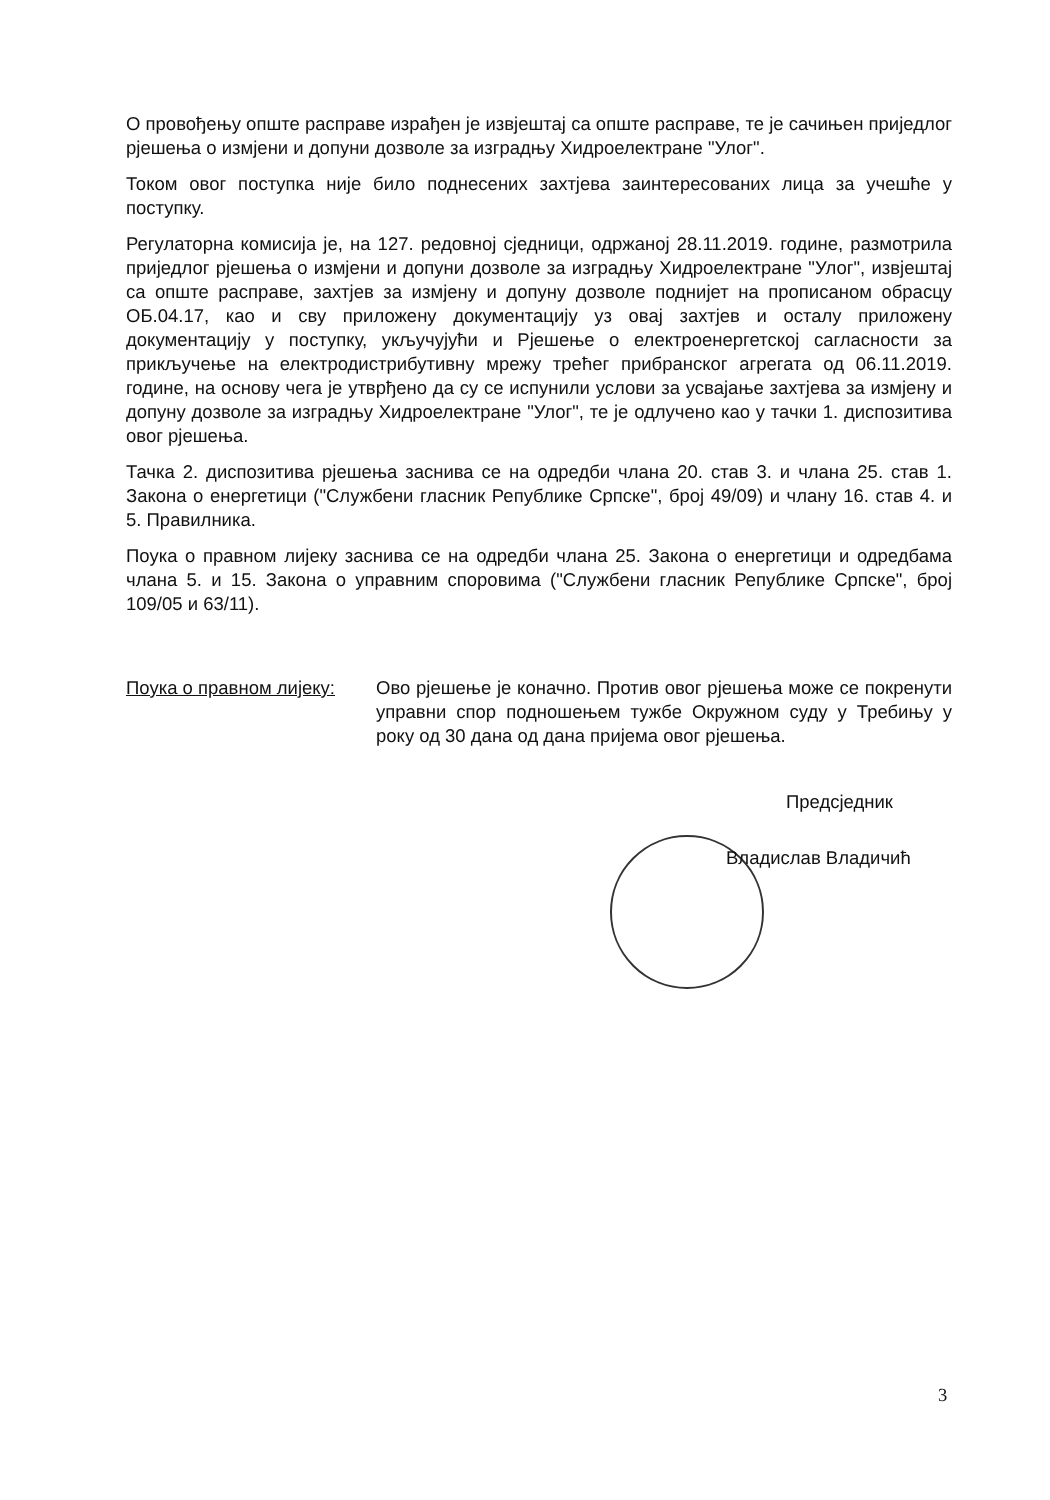О провођењу опште расправе израђен је извјештај са опште расправе, те је сачињен приједлог рјешења о измјени и допуни дозволе за изградњу Хидроелектране "Улог".
Током овог поступка није било поднесених захтјева заинтересованих лица за учешће у поступку.
Регулаторна комисија је, на 127. редовној сједници, одржаној 28.11.2019. године, размотрила приједлог рјешења о измјени и допуни дозволе за изградњу Хидроелектране "Улог", извјештај са опште расправе, захтјев за измјену и допуну дозволе поднијет на прописаном обрасцу ОБ.04.17, као и сву приложену документацију уз овај захтјев и осталу приложену документацију у поступку, укључујући и Рјешење о електроенергетској сагласности за прикључење на електродистрибутивну мрежу трећег прибранског агрегата од 06.11.2019. године, на основу чега је утврђено да су се испунили услови за усвајање захтјева за измјену и допуну дозволе за изградњу Хидроелектране "Улог", те је одлучено као у тачки 1. диспозитива овог рјешења.
Тачка 2. диспозитива рјешења заснива се на одредби члана 20. став 3. и члана 25. став 1. Закона о енергетици ("Службени гласник Републике Српске", број 49/09) и члану 16. став 4. и 5. Правилника.
Поука о правном лијеку заснива се на одредби члана 25. Закона о енергетици и одредбама члана 5. и 15. Закона о управним споровима ("Службени гласник Републике Српске", број 109/05 и 63/11).
Поука о правном лијеку:
Ово рјешење је коначно. Против овог рјешења може се покренути управни спор подношењем тужбе Окружном суду у Требињу у року од 30 дана од дана пријема овог рјешења.
Предсједник
Владислав Владичић
3